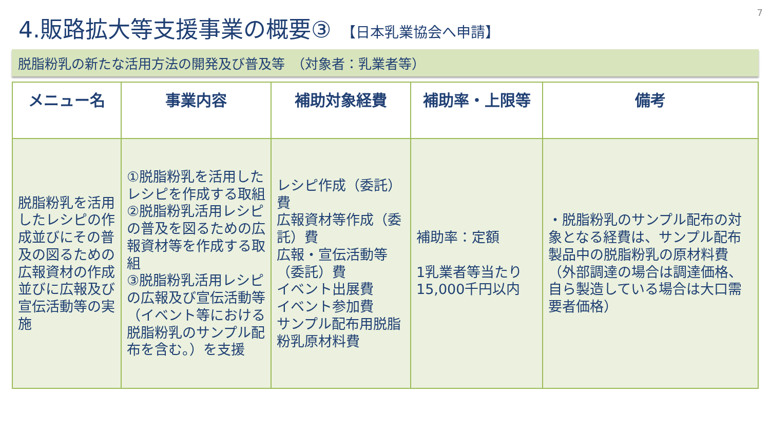7
4.販路拡大等支援事業の概要③ 【日本乳業協会へ申請】
脱脂粉乳の新たな活用方法の開発及び普及等　（対象者：乳業者等）
| メニュー名 | 事業内容 | 補助対象経費 | 補助率・上限等 | 備考 |
| --- | --- | --- | --- | --- |
| 脱脂粉乳を活用したレシピの作成並びにその普及の図るための広報資材の作成並びに広報及び宣伝活動等の実施 | ①脱脂粉乳を活用したレシピを作成する取組 ②脱脂粉乳活用レシピの普及を図るための広報資材等を作成する取組 ③脱脂粉乳活用レシピの広報及び宣伝活動等（イベント等における脱脂粉乳のサンプル配布を含む。）を支援 | レシピ作成（委託）費 広報資材等作成（委託）費 広報・宣伝活動等（委託）費 イベント出展費 イベント参加費 サンプル配布用脱脂粉乳原材料費 | 補助率：定額 1乳業者等当たり 15,000千円以内 | ・脱脂粉乳のサンプル配布の対象となる経費は、サンプル配布製品中の脱脂粉乳の原材料費（外部調達の場合は調達価格、自ら製造している場合は大口需要者価格） |